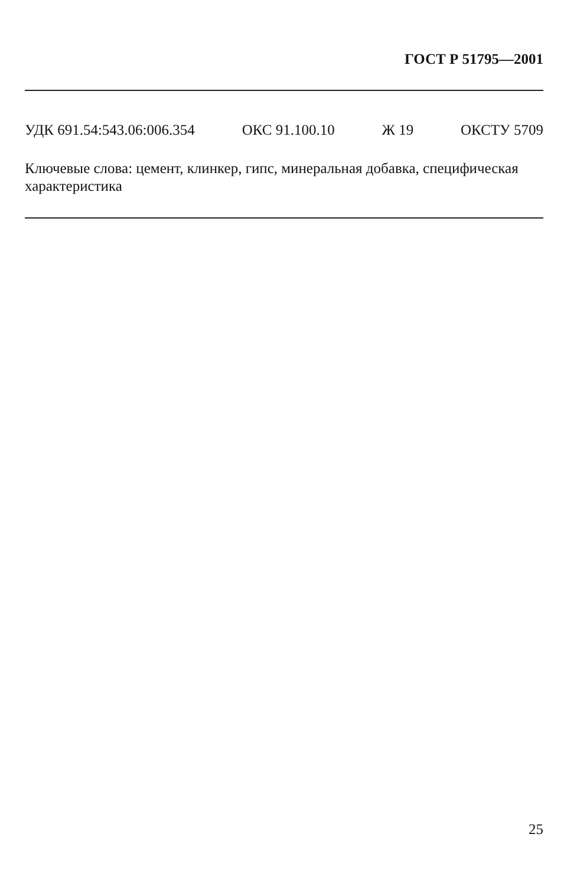ГОСТ Р 51795—2001
УДК 691.54:543.06:006.354 ОКС 91.100.10 Ж 19 ОКСТУ 5709
Ключевые слова: цемент, клинкер, гипс, минеральная добавка, специфическая характеристика
25